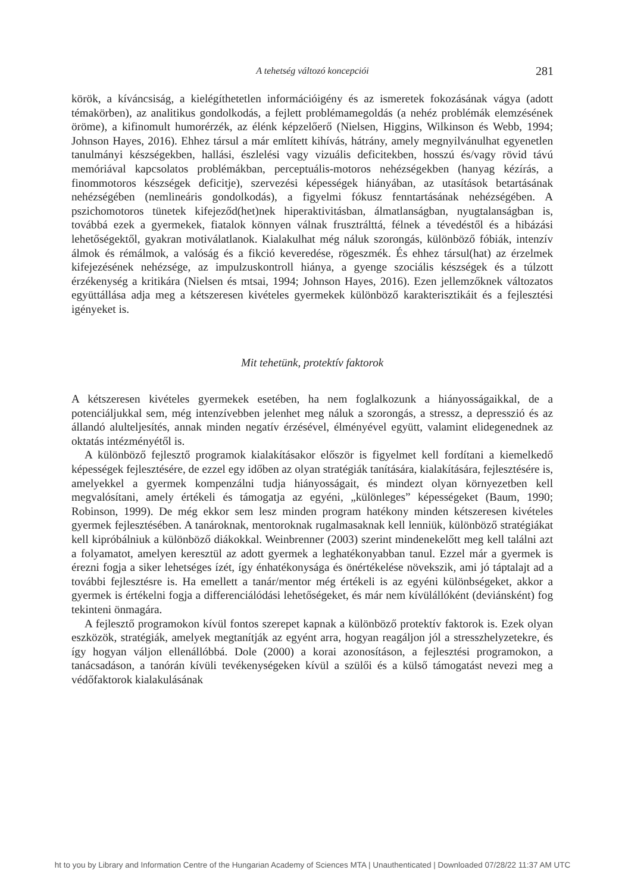A tehetség változó koncepciói
281
körök, a kíváncsiság, a kielégíthetetlen információigény és az ismeretek fokozásának vágya (adott témakörben), az analitikus gondolkodás, a fejlett problémamegoldás (a nehéz problémák elemzésének öröme), a kifinomult humorérzék, az élénk képzelőerő (Nielsen, Higgins, Wilkinson és Webb, 1994; Johnson Hayes, 2016). Ehhez társul a már említett kihívás, hátrány, amely megnyilvánulhat egyenetlen tanulmányi készségekben, hallási, észlelési vagy vizuális deficitekben, hosszú és/vagy rövid távú memóriával kapcsolatos problémákban, perceptuális-motoros nehézségekben (hanyag kézírás, a finommotoros készségek deficitje), szervezési képességek hiányában, az utasítások betartásának nehézségében (nemlineáris gondolkodás), a figyelmi fókusz fenntartásának nehézségében. A pszichomotoros tünetek kifejeződ(het)nek hiperaktivitásban, álmatlanságban, nyugtalanságban is, továbbá ezek a gyermekek, fiatalok könnyen válnak frusztrálttá, félnek a tévedéstől és a hibázási lehetőségektől, gyakran motiválatlanok. Kialakulhat még náluk szorongás, különböző fóbiák, intenzív álmok és rémálmok, a valóság és a fikció keveredése, rögeszmék. És ehhez társul(hat) az érzelmek kifejezésének nehézsége, az impulzuskontroll hiánya, a gyenge szociális készségek és a túlzott érzékenység a kritikára (Nielsen és mtsai, 1994; Johnson Hayes, 2016). Ezen jellemzőknek változatos együttállása adja meg a kétszeresen kivételes gyermekek különböző karakterisztikáit és a fejlesztési igényeket is.
Mit tehetünk, protektív faktorok
A kétszeresen kivételes gyermekek esetében, ha nem foglalkozunk a hiányosságaikkal, de a potenciáljukkal sem, még intenzívebben jelenhet meg náluk a szorongás, a stressz, a depresszió és az állandó alulteljesítés, annak minden negatív érzésével, élményével együtt, valamint elidegenednek az oktatás intézményétől is.
A különböző fejlesztő programok kialakításakor először is figyelmet kell fordítani a kiemelkedő képességek fejlesztésére, de ezzel egy időben az olyan stratégiák tanítására, kialakítására, fejlesztésére is, amelyekkel a gyermek kompenzálni tudja hiányosságait, és mindezt olyan környezetben kell megvalósítani, amely értékeli és támogatja az egyéni, „különleges” képességeket (Baum, 1990; Robinson, 1999). De még ekkor sem lesz minden program hatékony minden kétszeresen kivételes gyermek fejlesztésében. A tanároknak, mentoroknak rugalmasaknak kell lenniük, különböző stratégiákat kell kipróbálniuk a különböző diákokkal. Weinbrenner (2003) szerint mindenekelőtt meg kell találni azt a folyamatot, amelyen keresztül az adott gyermek a leghatékonyabban tanul. Ezzel már a gyermek is érezni fogja a siker lehetséges ízét, így énhatékonysága és önértékelése növekszik, ami jó táptalajt ad a további fejlesztésre is. Ha emellett a tanár/mentor még értékeli is az egyéni különbségeket, akkor a gyermek is értékelni fogja a differenciálódási lehetőségeket, és már nem kívülállóként (deviánsként) fog tekinteni önmagára.
A fejlesztő programokon kívül fontos szerepet kapnak a különböző protektív faktorok is. Ezek olyan eszközök, stratégiák, amelyek megtanítják az egyént arra, hogyan reagáljon jól a stresszhelyzetekre, és így hogyan váljon ellenállóbbá. Dole (2000) a korai azonosításon, a fejlesztési programokon, a tanácsadáson, a tanórán kívüli tevékenységeken kívül a szülői és a külső támogatást nevezi meg a védőfaktorok kialakulásának
ht to you by Library and Information Centre of the Hungarian Academy of Sciences MTA | Unauthenticated | Downloaded 07/28/22 11:37 AM UTC